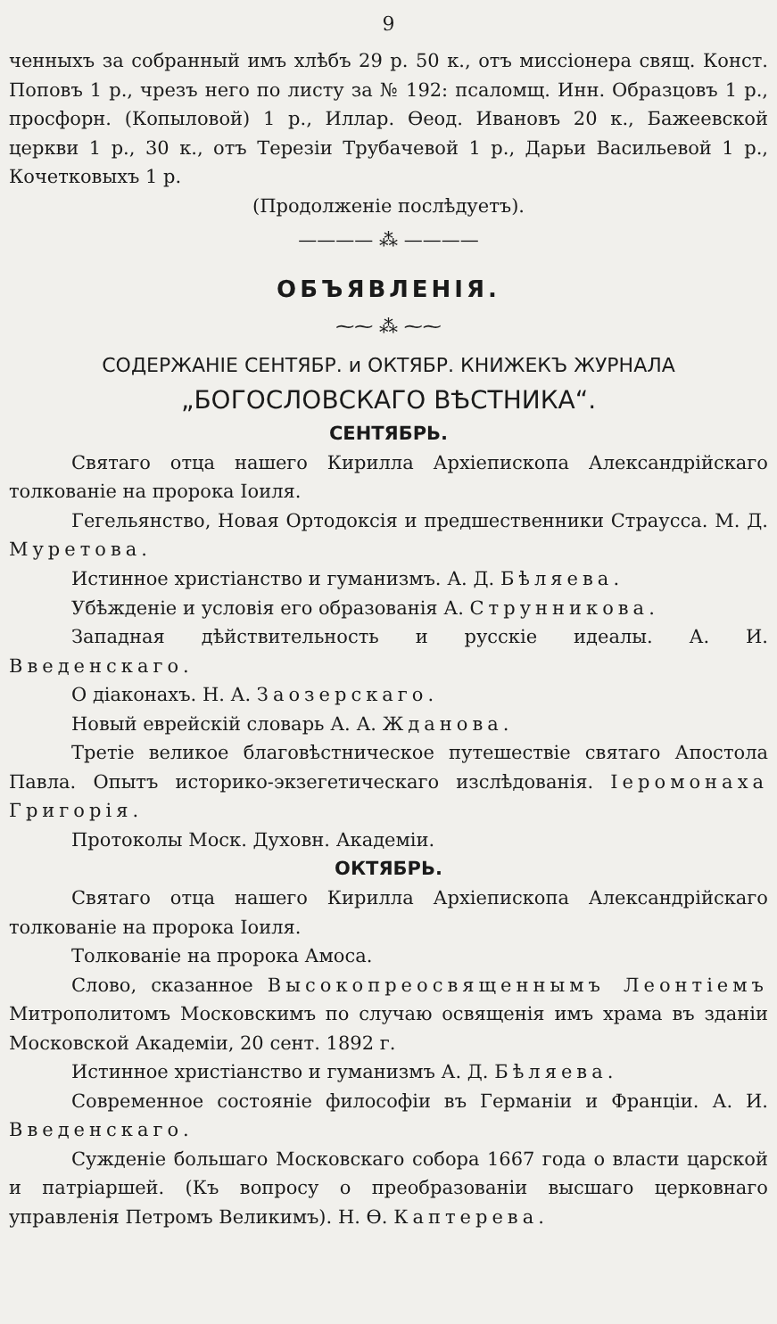9
ченныхъ за собранный имъ хлѣбъ 29 р. 50 к., отъ миссіонера свящ. Конст. Поповъ 1 р., чрезъ него по листу за № 192: псаломщ. Инн. Образцовъ 1 р., просфорн. (Копыловой) 1 р., Иллар. Ѳеод. Ивановъ 20 к., Бажеевской церкви 1 р., 30 к., отъ Терезіи Трубачевой 1 р., Дарьи Васильевой 1 р., Кочетковыхъ 1 р.
(Продолженіе послѣдуетъ).
———— ⁂ ————
ОБЪЯВЛЕНІЯ.
⁓⁓ ⁂ ⁓⁓
СОДЕРЖАНІЕ СЕНТЯБР. и ОКТЯБР. КНИЖЕКЪ ЖУРНАЛА
„БОГОСЛОВСКАГО ВѢСТНИКА“.
СЕНТЯБРЬ.
Святаго отца нашего Кирилла Архіепископа Александрійскаго толкованіе на пророка Іоиля.
Гегельянство, Новая Ортодоксія и предшественники Страусса. М. Д. Муретова.
Истинное христіанство и гуманизмъ. А. Д. Бѣляева.
Убѣжденіе и условія его образованія А. Струнникова.
Западная дѣйствительность и русскіе идеалы. А. И. Введенскаго.
О діаконахъ. Н. А. Заозерскаго.
Новый еврейскій словарь А. А. Жданова.
Третіе великое благовѣстническое путешествіе святаго Апостола Павла. Опытъ историко-экзегетическаго изслѣдованія. Іеромонаха Григорія.
Протоколы Моск. Духовн. Академіи.
ОКТЯБРЬ.
Святаго отца нашего Кирилла Архіепископа Александрійскаго толкованіе на пророка Іоиля.
Толкованіе на пророка Амоса.
Слово, сказанное Высокопреосвященнымъ Леонтіемъ Митрополитомъ Московскимъ по случаю освященія имъ храма въ зданіи Московской Академіи, 20 сент. 1892 г.
Истинное христіанство и гуманизмъ А. Д. Бѣляева.
Современное состояніе философіи въ Германіи и Франціи. А. И. Введенскаго.
Сужденіе большаго Московскаго собора 1667 года о власти царской и патріаршей. (Къ вопросу о преобразованіи высшаго церковнаго управленія Петромъ Великимъ). Н. Ѳ. Каптерева.